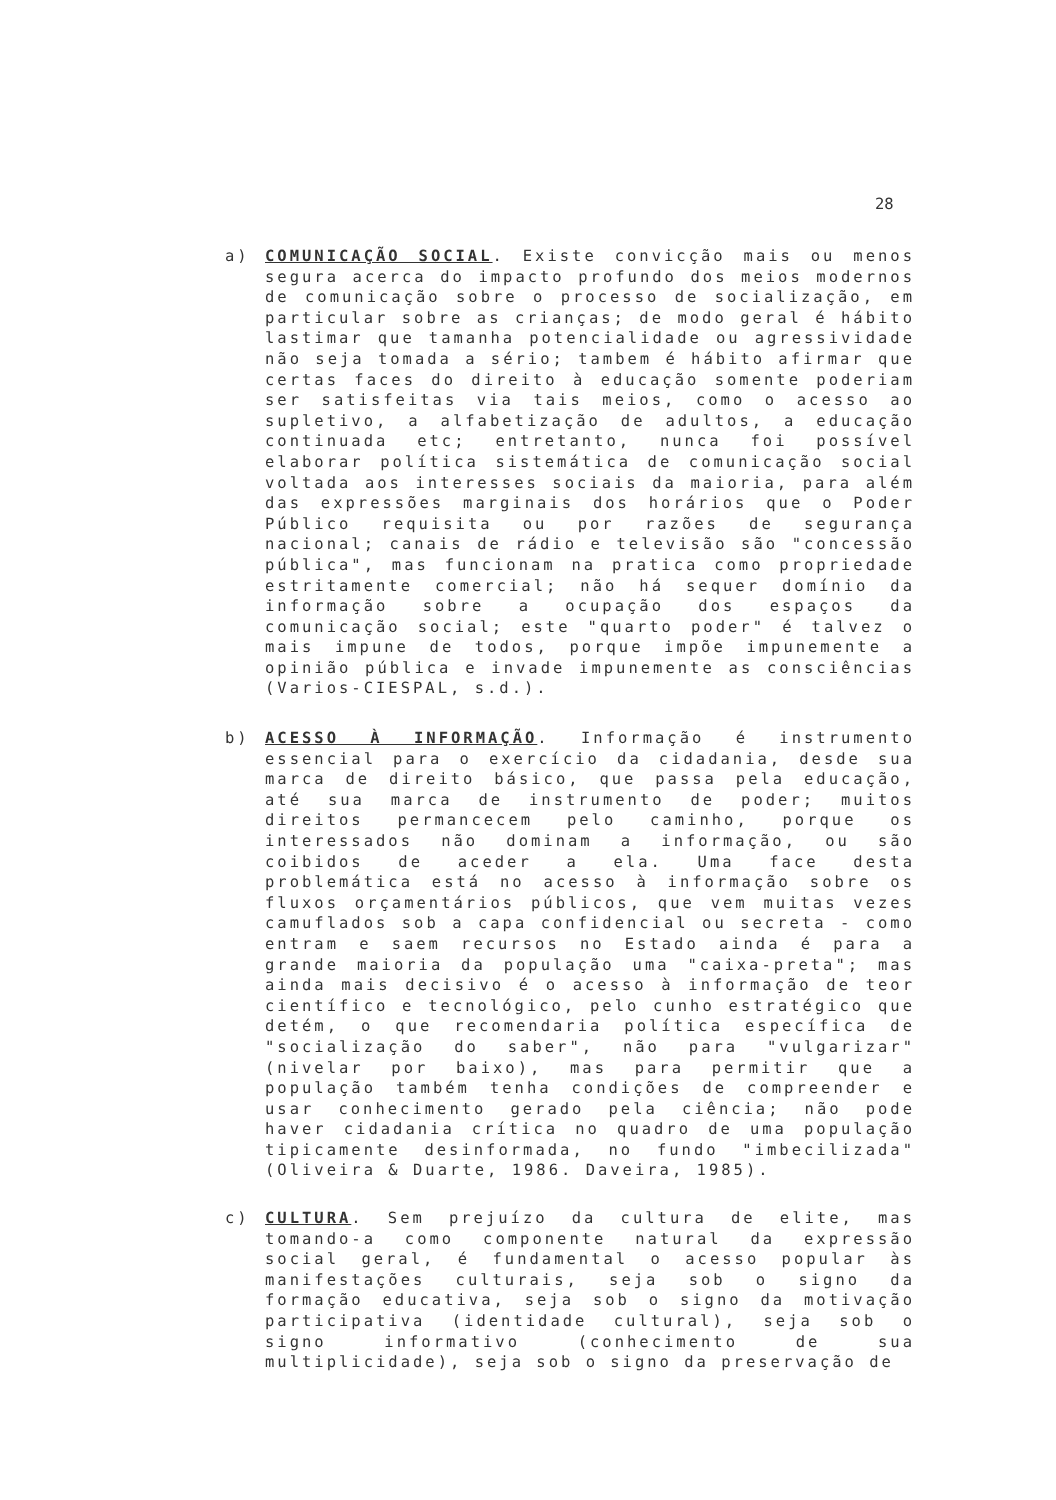28
a) COMUNICAÇÃO SOCIAL. Existe convicção mais ou menos segura acerca do impacto profundo dos meios modernos de comunicação sobre o processo de socialização, em particular sobre as crianças; de modo geral é hábito lastimar que tamanha potencialidade ou agressividade não seja tomada a sério; tambem é hábito afirmar que certas faces do direito à educação somente poderiam ser satisfeitas via tais meios, como o acesso ao supletivo, a alfabetização de adultos, a educação continuada etc; entretanto, nunca foi possível elaborar política sistemática de comunicação social voltada aos interesses sociais da maioria, para além das expressões marginais dos horários que o Poder Público requisita ou por razões de segurança nacional; canais de rádio e televisão são "concessão pública", mas funcionam na pratica como propriedade estritamente comercial; não há sequer domínio da informação sobre a ocupação dos espaços da comunicação social; este "quarto poder" é talvez o mais impune de todos, porque impõe impunemente a opinião pública e invade impunemente as consciências (Varios-CIESPAL, s.d.).
b) ACESSO À INFORMAÇÃO. Informação é instrumento essencial para o exercício da cidadania, desde sua marca de direito básico, que passa pela educação, até sua marca de instrumento de poder; muitos direitos permancecem pelo caminho, porque os interessados não dominam a informação, ou são coibidos de aceder a ela. Uma face desta problemática está no acesso à informação sobre os fluxos orçamentários públicos, que vem muitas vezes camuflados sob a capa confidencial ou secreta - como entram e saem recursos no Estado ainda é para a grande maioria da população uma "caixa-preta"; mas ainda mais decisivo é o acesso à informação de teor científico e tecnológico, pelo cunho estratégico que detém, o que recomendaria política específica de "socialização do saber", não para "vulgarizar" (nivelar por baixo), mas para permitir que a população também tenha condições de compreender e usar conhecimento gerado pela ciência; não pode haver cidadania crítica no quadro de uma população tipicamente desinformada, no fundo "imbecilizada" (Oliveira & Duarte, 1986. Daveira, 1985).
c) CULTURA. Sem prejuízo da cultura de elite, mas tomando-a como componente natural da expressão social geral, é fundamental o acesso popular às manifestações culturais, seja sob o signo da formação educativa, seja sob o signo da motivação participativa (identidade cultural), seja sob o signo informativo (conhecimento de sua multiplicidade), seja sob o signo da preservação de